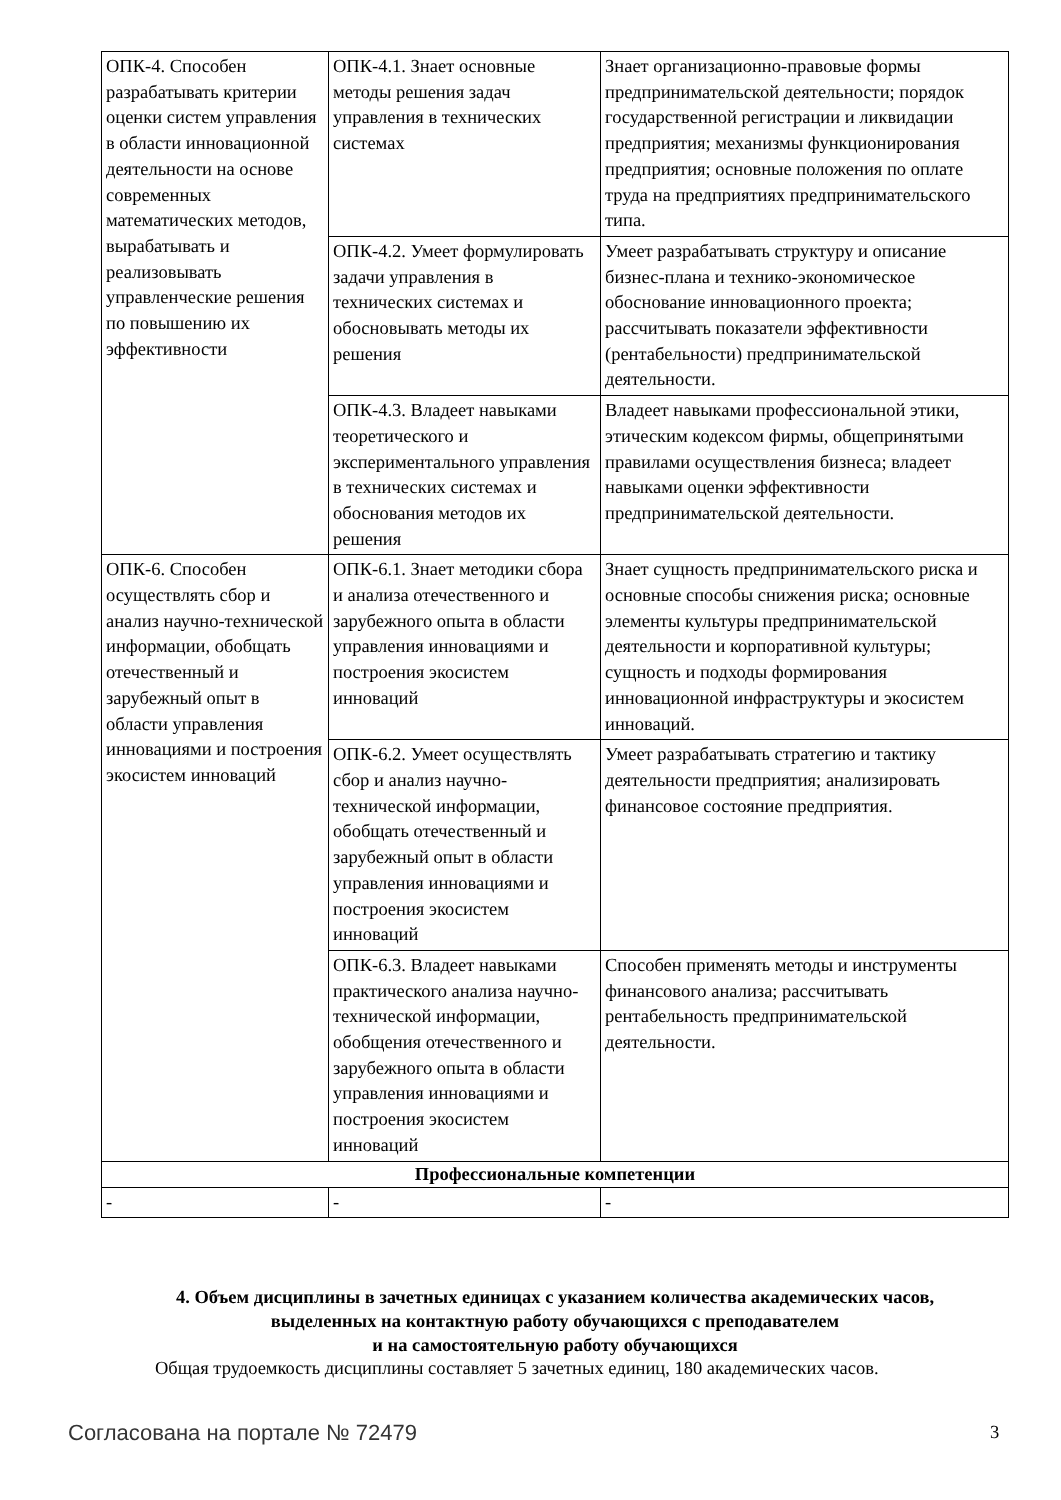| ОПК-4. Способен разрабатывать критерии оценки систем управления в области инновационной деятельности на основе современных математических методов, вырабатывать и реализовывать управленческие решения по повышению их эффективности | ОПК-4.1. Знает основные методы решения задач управления в технических системах | Знает организационно-правовые формы предпринимательской деятельности; порядок государственной регистрации и ликвидации предприятия; механизмы функционирования предприятия; основные положения по оплате труда на предприятиях предпринимательского типа. |
| | ОПК-4.2. Умеет формулировать задачи управления в технических системах и обосновывать методы их решения | Умеет разрабатывать структуру и описание бизнес-плана и технико-экономическое обоснование инновационного проекта; рассчитывать показатели эффективности (рентабельности) предпринимательской деятельности. |
| | ОПК-4.3. Владеет навыками теоретического и экспериментального управления в технических системах и обоснования методов их решения | Владеет навыками профессиональной этики, этическим кодексом фирмы, общепринятыми правилами осуществления бизнеса; владеет навыками оценки эффективности предпринимательской деятельности. |
| ОПК-6. Способен осуществлять сбор и анализ научно-технической информации, обобщать отечественный и зарубежный опыт в области управления инновациями и построения экосистем инноваций | ОПК-6.1. Знает методики сбора и анализа отечественного и зарубежного опыта в области управления инновациями и построения экосистем инноваций | Знает сущность предпринимательского риска и основные способы снижения риска; основные элементы культуры предпринимательской деятельности и корпоративной культуры; сущность и подходы формирования инновационной инфраструктуры и экосистем инноваций. |
| | ОПК-6.2. Умеет осуществлять сбор и анализ научно-технической информации, обобщать отечественный и зарубежный опыт в области управления инновациями и построения экосистем инноваций | Умеет разрабатывать стратегию и тактику деятельности предприятия; анализировать финансовое состояние предприятия. |
| | ОПК-6.3. Владеет навыками практического анализа научно-технической информации, обобщения отечественного и зарубежного опыта в области управления инновациями и построения экосистем инноваций | Способен применять методы и инструменты финансового анализа; рассчитывать рентабельность предпринимательской деятельности. |
| Профессиональные компетенции | | |
| - | - | - |
4. Объем дисциплины в зачетных единицах с указанием количества академических часов,
выделенных на контактную работу обучающихся с преподавателем
и на самостоятельную работу обучающихся
Общая трудоемкость дисциплины составляет 5 зачетных единиц, 180 академических часов.
Согласована на портале № 72479 3